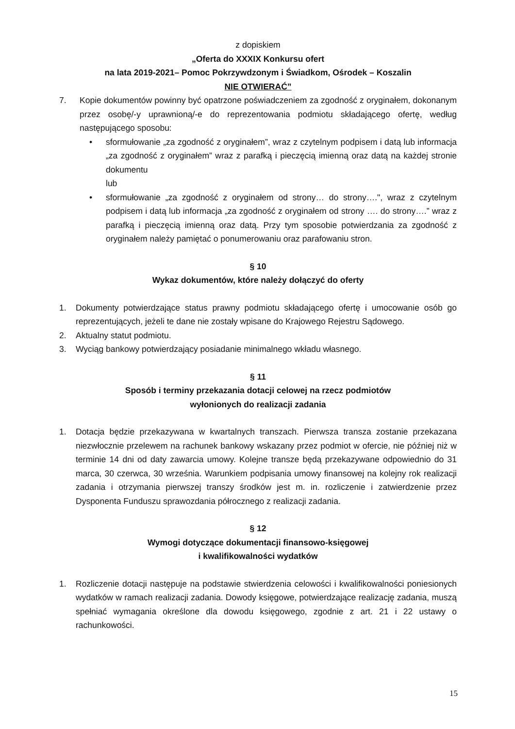z dopiskiem
„Oferta do XXXIX Konkursu ofert
na lata 2019-2021– Pomoc Pokrzywdzonym i Świadkom, Ośrodek – Koszalin
NIE OTWIERAĆ”
7. Kopie dokumentów powinny być opatrzone poświadczeniem za zgodność z oryginałem, dokonanym przez osobę/-y uprawnioną/-e do reprezentowania podmiotu składającego ofertę, według następującego sposobu:
• sformułowanie „za zgodność z oryginałem”, wraz z czytelnym podpisem i datą lub informacja „za zgodność z oryginałem” wraz z parafką i pieczęcią imienną oraz datą na każdej stronie dokumentu
lub
• sformułowanie „za zgodność z oryginałem od strony… do strony….", wraz z czytelnym podpisem i datą lub informacja „za zgodność z oryginałem od strony …. do strony….” wraz z parafką i pieczęcią imienną oraz datą. Przy tym sposobie potwierdzania za zgodność z oryginałem należy pamiętać o ponumerowaniu oraz parafowaniu stron.
§ 10
Wykaz dokumentów, które należy dołączyć do oferty
1. Dokumenty potwierdzające status prawny podmiotu składającego ofertę i umocowanie osób go reprezentujących, jeżeli te dane nie zostały wpisane do Krajowego Rejestru Sądowego.
2. Aktualny statut podmiotu.
3. Wyciąg bankowy potwierdzający posiadanie minimalnego wkładu własnego.
§ 11
Sposób i terminy przekazania dotacji celowej na rzecz podmiotów
wyłonionych do realizacji zadania
1. Dotacja będzie przekazywana w kwartalnych transzach. Pierwsza transza zostanie przekazana niezwłocznie przelewem na rachunek bankowy wskazany przez podmiot w ofercie, nie później niż w terminie 14 dni od daty zawarcia umowy. Kolejne transze będą przekazywane odpowiednio do 31 marca, 30 czerwca, 30 września. Warunkiem podpisania umowy finansowej na kolejny rok realizacji zadania i otrzymania pierwszej transzy środków jest m. in. rozliczenie i zatwierdzenie przez Dysponenta Funduszu sprawozdania półrocznego z realizacji zadania.
§ 12
Wymogi dotyczące dokumentacji finansowo-księgowej
i kwalifikowalności wydatków
1. Rozliczenie dotacji następuje na podstawie stwierdzenia celowości i kwalifikowalności poniesionych wydatków w ramach realizacji zadania. Dowody księgowe, potwierdzające realizację zadania, muszą spełniać wymagania określone dla dowodu księgowego, zgodnie z art. 21 i 22 ustawy o rachunkowości.
15